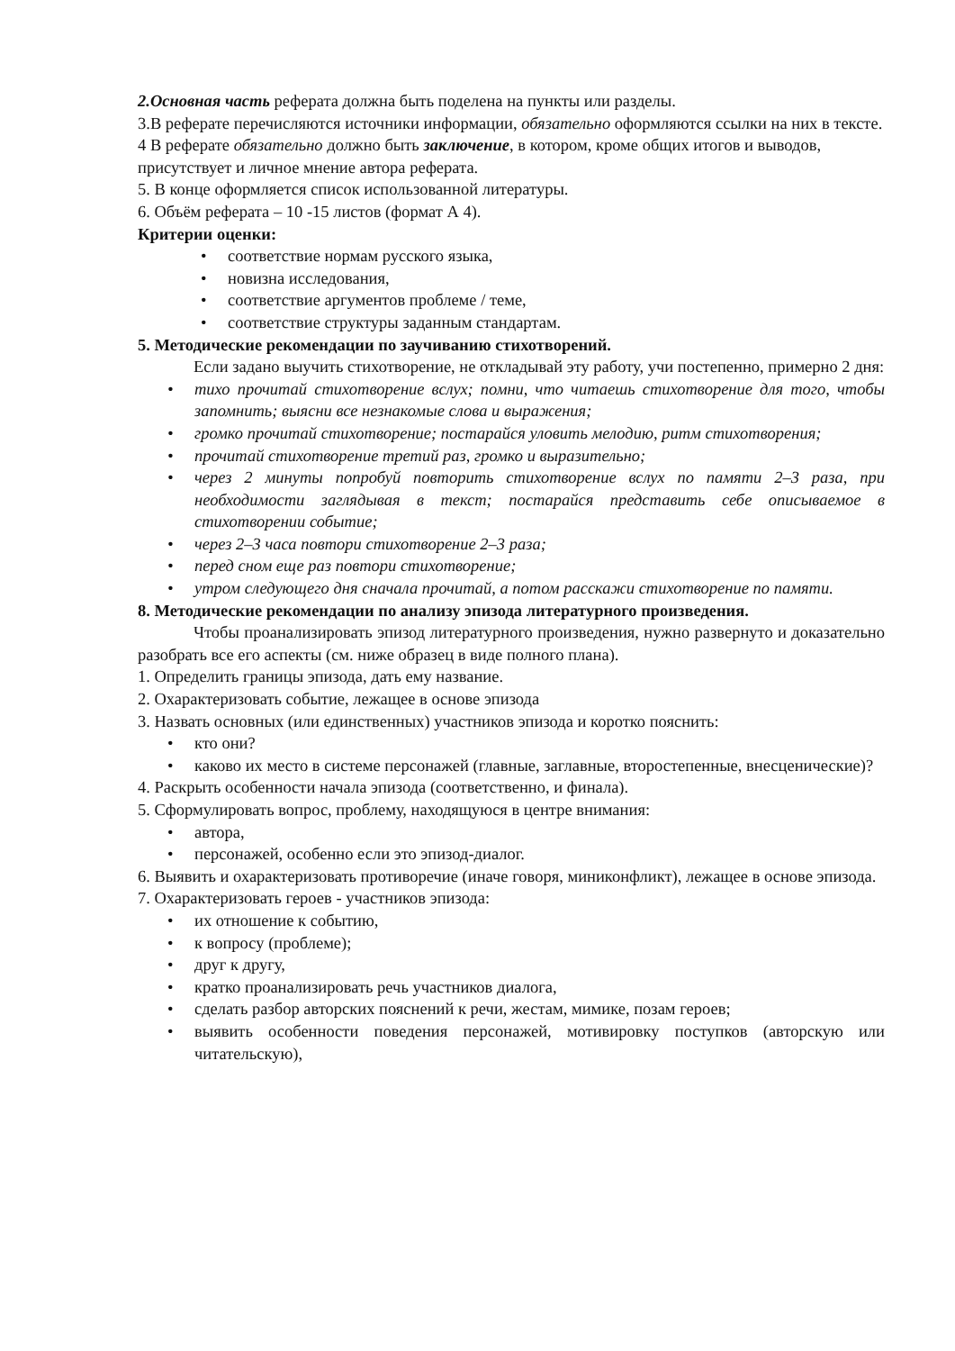2.Основная часть реферата должна быть поделена на пункты или разделы.
3.В реферате перечисляются источники информации, обязательно оформляются ссылки на них в тексте.
4 В реферате обязательно должно быть заключение, в котором, кроме общих итогов и выводов,
присутствует и личное мнение автора реферата.
5. В конце оформляется список использованной литературы.
6. Объём реферата – 10 -15 листов (формат А 4).
Критерии оценки:
• соответствие нормам русского языка,
• новизна исследования,
• соответствие аргументов проблеме / теме,
• соответствие структуры заданным стандартам.
5. Методические рекомендации по заучиванию стихотворений.
Если задано выучить стихотворение, не откладывай эту работу, учи постепенно, примерно 2 дня:
• тихо прочитай стихотворение вслух; помни, что читаешь стихотворение для того, чтобы запомнить; выясни все незнакомые слова и выражения;
• громко прочитай стихотворение; постарайся уловить мелодию, ритм стихотворения;
• прочитай стихотворение третий раз, громко и выразительно;
• через 2 минуты попробуй повторить стихотворение вслух по памяти 2–3 раза, при необходимости заглядывая в текст; постарайся представить себе описываемое в стихотворении событие;
• через 2–3 часа повтори стихотворение 2–3 раза;
• перед сном еще раз повтори стихотворение;
• утром следующего дня сначала прочитай, а потом расскажи стихотворение по памяти.
8. Методические рекомендации по анализу эпизода литературного произведения.
Чтобы проанализировать эпизод литературного произведения, нужно развернуто и доказательно разобрать все его аспекты (см. ниже образец в виде полного плана).
1. Определить границы эпизода, дать ему название.
2. Охарактеризовать событие, лежащее в основе эпизода
3. Назвать основных (или единственных) участников эпизода и коротко пояснить:
• кто они?
• каково их место в системе персонажей (главные, заглавные, второстепенные, внесценические)?
4. Раскрыть особенности начала эпизода (соответственно, и финала).
5. Сформулировать вопрос, проблему, находящуюся в центре внимания:
• автора,
• персонажей, особенно если это эпизод-диалог.
6. Выявить и охарактеризовать противоречие (иначе говоря, миниконфликт), лежащее в основе эпизода.
7. Охарактеризовать героев - участников эпизода:
• их отношение к событию,
• к вопросу (проблеме);
• друг к другу,
• кратко проанализировать речь участников диалога,
• сделать разбор авторских пояснений к речи, жестам, мимике, позам героев;
• выявить особенности поведения персонажей, мотивировку поступков (авторскую или читательскую),